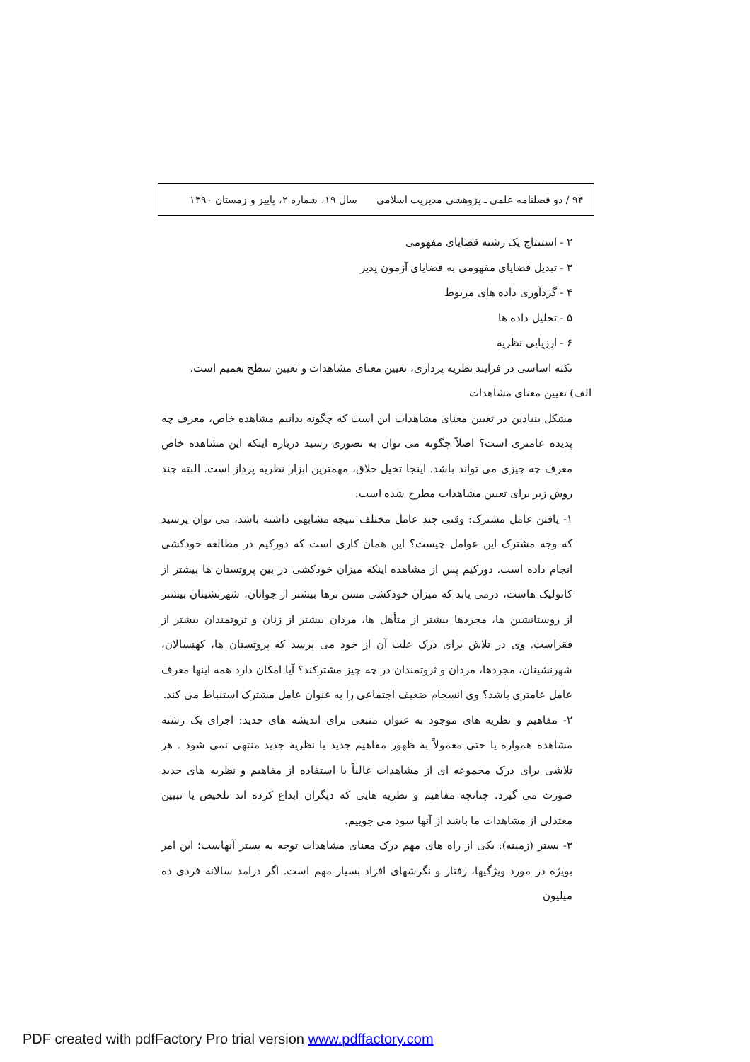۹۴ / دو فصلنامه علمی ـ پژوهشی مدیریت اسلامی سال ۱۹، شماره ۲، پاییز و زمستان ۱۳۹۰
۲ - استنتاج یک رشته قضایای مفهومی
۳ - تبدیل قضایای مفهومی به قضایای آزمون پذیر
۴ - گردآوری داده های مربوط
۵ - تحلیل داده ها
۶ - ارزیابی نظریه
نکته اساسی در فرایند نظریه پردازی، تعیین معنای مشاهدات و تعیین سطح تعمیم است.
الف) تعیین معنای مشاهدات
مشکل بنیادین در تعیین معنای مشاهدات این است که چگونه بدانیم مشاهده خاص، معرف چه پدیده عامتری است؟ اصلاً چگونه می توان به تصوری رسید درباره اینکه این مشاهده خاص معرف چه چیزی می تواند باشد. اینجا تخیل خلاق، مهمترین ابزار نظریه پرداز است. البته چند روش زیر برای تعیین مشاهدات مطرح شده است:
۱- یافتن عامل مشترک: وقتی چند عامل مختلف نتیجه مشابهی داشته باشد، می توان پرسید که وجه مشترک این عوامل چیست؟ این همان کاری است که دورکیم در مطالعه خودکشی انجام داده است. دورکیم پس از مشاهده اینکه میزان خودکشی در بین پروتستان ها بیشتر از کاتولیک هاست، درمی یابد که میزان خودکشی مسن ترها بیشتر از جوانان، شهرنشینان بیشتر از روستانشین ها، مجردها بیشتر از متأهل ها، مردان بیشتر از زنان و ثروتمندان بیشتر از فقراست. وی در تلاش برای درک علت آن از خود می پرسد که پروتستان ها، کهنسالان، شهرنشینان، مجردها، مردان و ثروتمندان در چه چیز مشترکند؟ آیا امکان دارد همه اینها معرف عامل عامتری باشد؟ وی انسجام ضعیف اجتماعی را به عنوان عامل مشترک استنباط می کند.
۲- مفاهیم و نظریه های موجود به عنوان منبعی برای اندیشه های جدید: اجرای یک رشته مشاهده همواره یا حتی معمولاً به ظهور مفاهیم جدید یا نظریه جدید منتهی نمی شود . هر تلاشی برای درک مجموعه ای از مشاهدات غالباً با استفاده از مفاهیم و نظریه های جدید صورت می گیرد. چنانچه مفاهیم و نظریه هایی که دیگران ابداع کرده اند تلخیص یا تبیین معتدلی از مشاهدات ما باشد از آنها سود می جوییم.
۳- بستر (زمینه): یکی از راه های مهم درک معنای مشاهدات توجه به بستر آنهاست؛ این امر بویژه در مورد ویژگیها، رفتار و نگرشهای افراد بسیار مهم است. اگر درامد سالانه فردی ده میلیون
PDF created with pdfFactory Pro trial version www.pdffactory.com